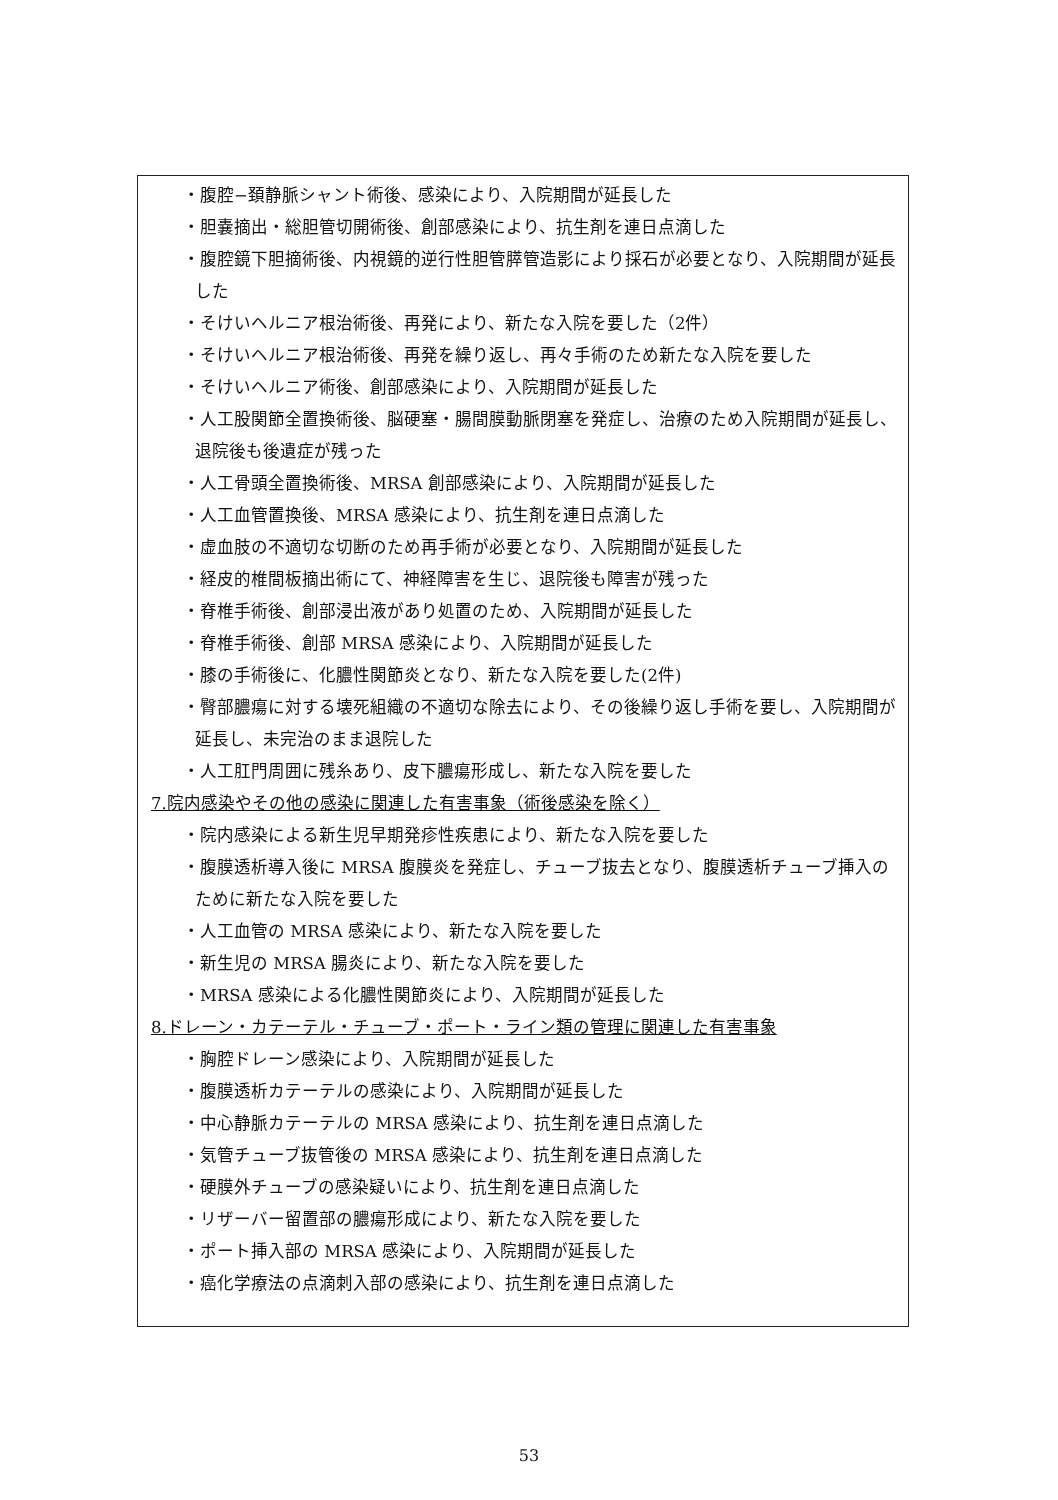・腹腔−頚静脈シャント術後、感染により、入院期間が延長した
・胆嚢摘出・総胆管切開術後、創部感染により、抗生剤を連日点滴した
・腹腔鏡下胆摘術後、内視鏡的逆行性胆管膵管造影により採石が必要となり、入院期間が延長した
・そけいヘルニア根治術後、再発により、新たな入院を要した（2件）
・そけいヘルニア根治術後、再発を繰り返し、再々手術のため新たな入院を要した
・そけいヘルニア術後、創部感染により、入院期間が延長した
・人工股関節全置換術後、脳硬塞・腸間膜動脈閉塞を発症し、治療のため入院期間が延長し、退院後も後遺症が残った
・人工骨頭全置換術後、MRSA 創部感染により、入院期間が延長した
・人工血管置換後、MRSA 感染により、抗生剤を連日点滴した
・虚血肢の不適切な切断のため再手術が必要となり、入院期間が延長した
・経皮的椎間板摘出術にて、神経障害を生じ、退院後も障害が残った
・脊椎手術後、創部浸出液があり処置のため、入院期間が延長した
・脊椎手術後、創部 MRSA 感染により、入院期間が延長した
・膝の手術後に、化膿性関節炎となり、新たな入院を要した(2件)
・臀部膿瘍に対する壊死組織の不適切な除去により、その後繰り返し手術を要し、入院期間が延長し、未完治のまま退院した
・人工肛門周囲に残糸あり、皮下膿瘍形成し、新たな入院を要した
7.院内感染やその他の感染に関連した有害事象（術後感染を除く）
・院内感染による新生児早期発疹性疾患により、新たな入院を要した
・腹膜透析導入後に MRSA 腹膜炎を発症し、チューブ抜去となり、腹膜透析チューブ挿入のために新たな入院を要した
・人工血管の MRSA 感染により、新たな入院を要した
・新生児の MRSA 腸炎により、新たな入院を要した
・MRSA 感染による化膿性関節炎により、入院期間が延長した
8.ドレーン・カテーテル・チューブ・ポート・ライン類の管理に関連した有害事象
・胸腔ドレーン感染により、入院期間が延長した
・腹膜透析カテーテルの感染により、入院期間が延長した
・中心静脈カテーテルの MRSA 感染により、抗生剤を連日点滴した
・気管チューブ抜管後の MRSA 感染により、抗生剤を連日点滴した
・硬膜外チューブの感染疑いにより、抗生剤を連日点滴した
・リザーバー留置部の膿瘍形成により、新たな入院を要した
・ポート挿入部の MRSA 感染により、入院期間が延長した
・癌化学療法の点滴刺入部の感染により、抗生剤を連日点滴した
53